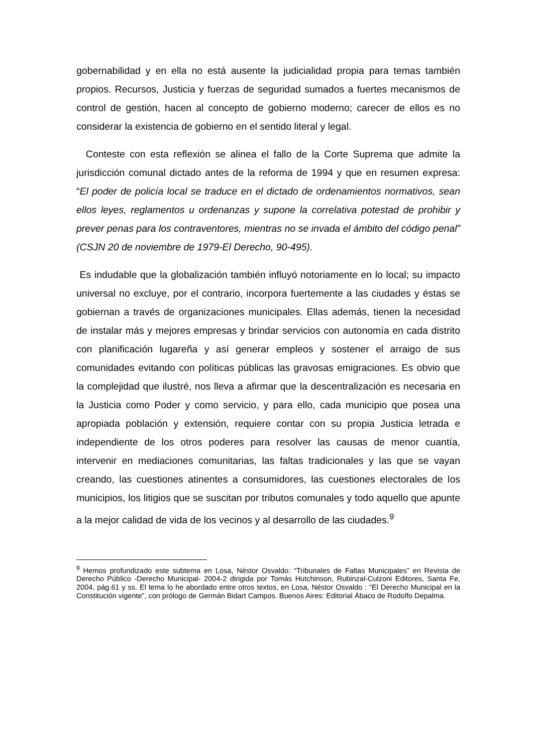gobernabilidad y en ella no está ausente la judicialidad propia para temas también propios. Recursos, Justicia y fuerzas de seguridad sumados a fuertes mecanismos de control de gestión, hacen al concepto de gobierno moderno; carecer de ellos es no considerar la existencia de gobierno en el sentido literal y legal.
Conteste con esta reflexión se alinea el fallo de la Corte Suprema que admite la jurisdicción comunal dictado antes de la reforma de 1994 y que en resumen expresa: “El poder de policía local se traduce en el dictado de ordenamientos normativos, sean ellos leyes, reglamentos u ordenanzas y supone la correlativa potestad de prohibir y prever penas para los contraventores, mientras no se invada el ámbito del código penal” (CSJN 20 de noviembre de 1979-El Derecho, 90-495).
Es indudable que la globalización también influyó notoriamente en lo local; su impacto universal no excluye, por el contrario, incorpora fuertemente a las ciudades y éstas se gobiernan a través de organizaciones municipales. Ellas además, tienen la necesidad de instalar más y mejores empresas y brindar servicios con autonomía en cada distrito con planificación lugareña y así generar empleos y sostener el arraigo de sus comunidades evitando con políticas públicas las gravosas emigraciones. Es obvio que la complejidad que ilustré, nos lleva a afirmar que la descentralización es necesaria en la Justicia como Poder y como servicio, y para ello, cada municipio que posea una apropiada población y extensión, requiere contar con su propia Justicia letrada e independiente de los otros poderes para resolver las causas de menor cuantía, intervenir en mediaciones comunitarias, las faltas tradicionales y las que se vayan creando, las cuestiones atinentes a consumidores, las cuestiones electorales de los municipios, los litigios que se suscitan por tributos comunales y todo aquello que apunte a la mejor calidad de vida de los vecinos y al desarrollo de las ciudades.<sup>9</sup>
<sup>9</sup> Hemos profundizado este subtema en Losa, Néstor Osvaldo: “Tribunales de Faltas Municipales” en Revista de Derecho Público -Derecho Municipal- 2004-2 dirigida por Tomás Hutchinson, Rubinzal-Culzoni Editores, Santa Fe, 2004, pág.61 y ss. El tema lo he abordado entre otros textos, en Losa, Néstor Osvaldo : “El Derecho Municipal en la Constitución vigente”, con prólogo de Germán Bidart Campos. Buenos Aires: Editorial Ábaco de Rodolfo Depalma.